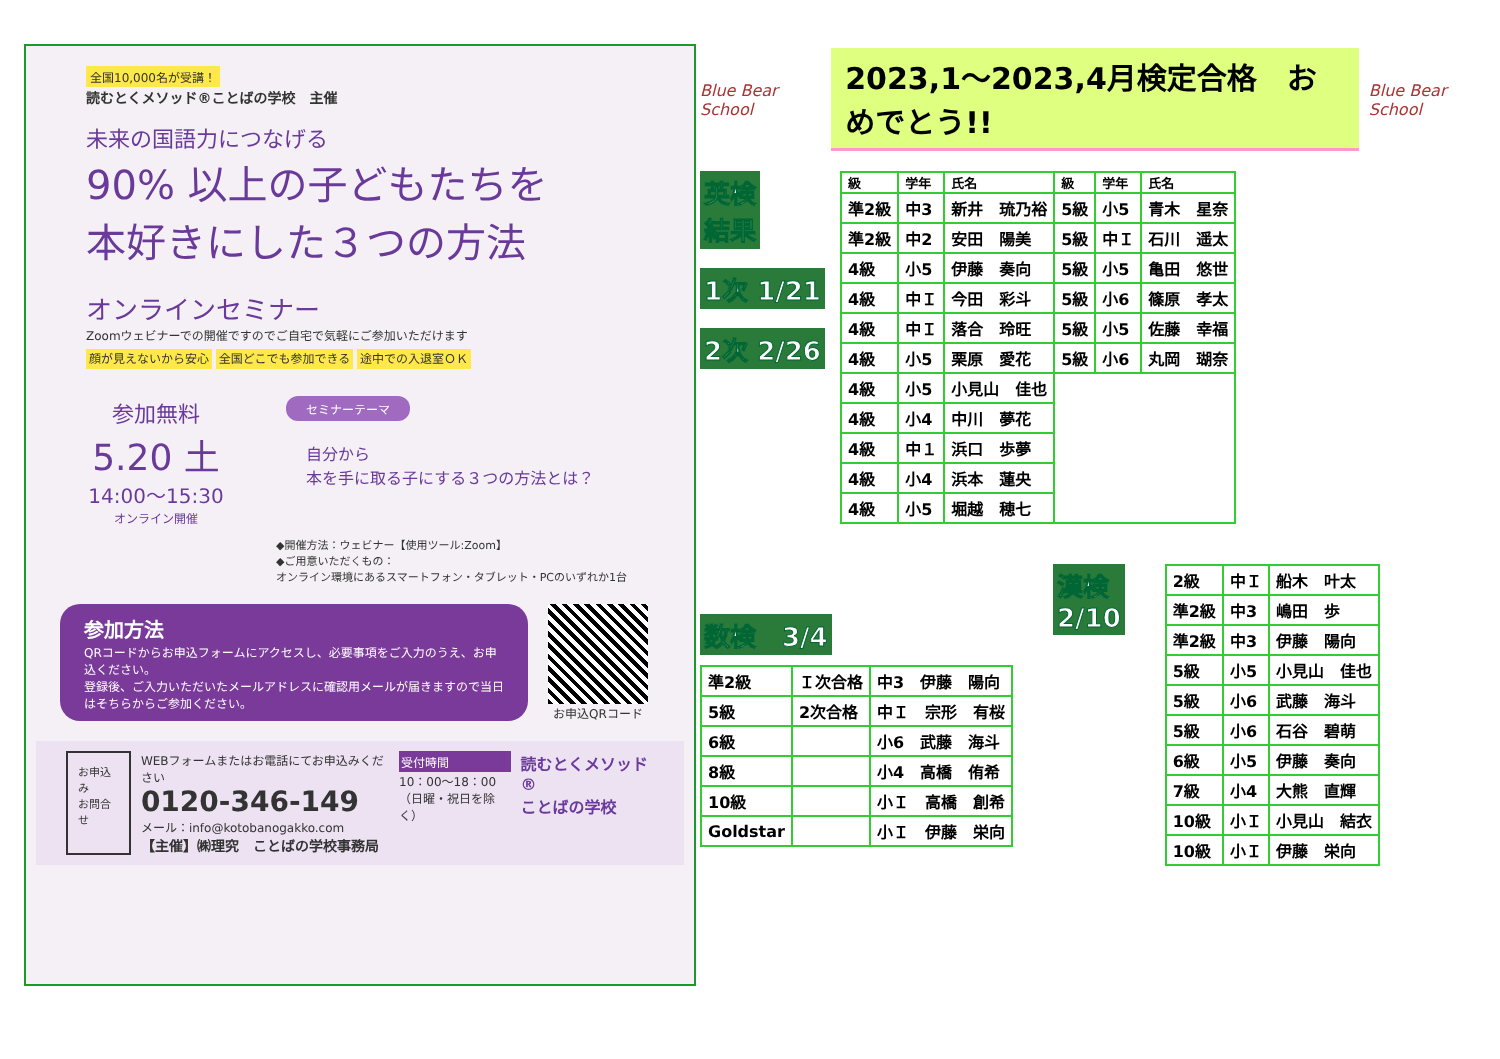全国10,000名が受講！
読むとくメソッド®ことばの学校　主催
未来の国語力につなげる
90% 以上の子どもたちを
本好きにした３つの方法
オンラインセミナー
Zoomウェビナーでの開催ですのでご自宅で気軽にご参加いただけます
顔が見えないから安心 全国どこでも参加できる 途中での入退室ＯＫ
参加無料
5.20 土
14:00〜15:30
オンライン開催
セミナーテーマ
自分から
本を手に取る子にする３つの方法とは？
◆開催方法：ウェビナー【使用ツール:Zoom】
◆ご用意いただくもの：
オンライン環境にあるスマートフォン・タブレット・PCのいずれか1台
参加方法
QRコードからお申込フォームにアクセスし、必要事項をご入力のうえ、お申込ください。
登録後、ご入力いただいたメールアドレスに確認用メールが届きますので当日はそちらからご参加ください。
お申込QRコード
お申込み
お問合せ
WEBフォームまたはお電話にてお申込みください
0120-346-149
メール：info@kotobanogakko.com
【主催】㈱理究　ことばの学校事務局
受付時間
10：00〜18：00
（日曜・祝日を除く）
読むとくメソッド®
ことばの学校
Blue Bear School
2023,1〜2023,4月検定合格　おめでとう!!
Blue Bear School
英検
結果
1次 1/21
2次 2/26
| 級 | 学年 | 氏名 | 級 | 学年 | 氏名 |
| --- | --- | --- | --- | --- | --- |
| 準2級 | 中3 | 新井 琉乃裕 | 5級 | 小5 | 青木 星奈 |
| 準2級 | 中2 | 安田 陽美 | 5級 | 中Ｉ | 石川 遥太 |
| 4級 | 小5 | 伊藤 奏向 | 5級 | 小5 | 亀田 悠世 |
| 4級 | 中Ｉ | 今田 彩斗 | 5級 | 小6 | 篠原 孝太 |
| 4級 | 中Ｉ | 落合 玲旺 | 5級 | 小5 | 佐藤 幸福 |
| 4級 | 小5 | 栗原 愛花 | 5級 | 小6 | 丸岡 瑚奈 |
| 4級 | 小5 | 小見山 佳也 | | | |
| 4級 | 小4 | 中川 夢花 | | | |
| 4級 | 中１ | 浜口 歩夢 | | | |
| 4級 | 小4 | 浜本 蓮央 | | | |
| 4級 | 小5 | 堀越 穂七 | | | |
数検　3/4
| 準2級 | Ｉ次合格 | 中3 伊藤 陽向 |
| 5級 | 2次合格 | 中Ｉ 宗形 有桜 |
| 6級 | | 小6 武藤 海斗 |
| 8級 | | 小4 高橋 侑希 |
| 10級 | | 小Ｉ 高橋 創希 |
| Goldstar | | 小Ｉ 伊藤 栄向 |
漢検
2/10
| 2級 | 中Ｉ | 船木 叶太 |
| 準2級 | 中3 | 嶋田 歩 |
| 準2級 | 中3 | 伊藤 陽向 |
| 5級 | 小5 | 小見山 佳也 |
| 5級 | 小6 | 武藤 海斗 |
| 5級 | 小6 | 石谷 碧萌 |
| 6級 | 小5 | 伊藤 奏向 |
| 7級 | 小4 | 大熊 直輝 |
| 10級 | 小Ｉ | 小見山 結衣 |
| 10級 | 小Ｉ | 伊藤 栄向 |